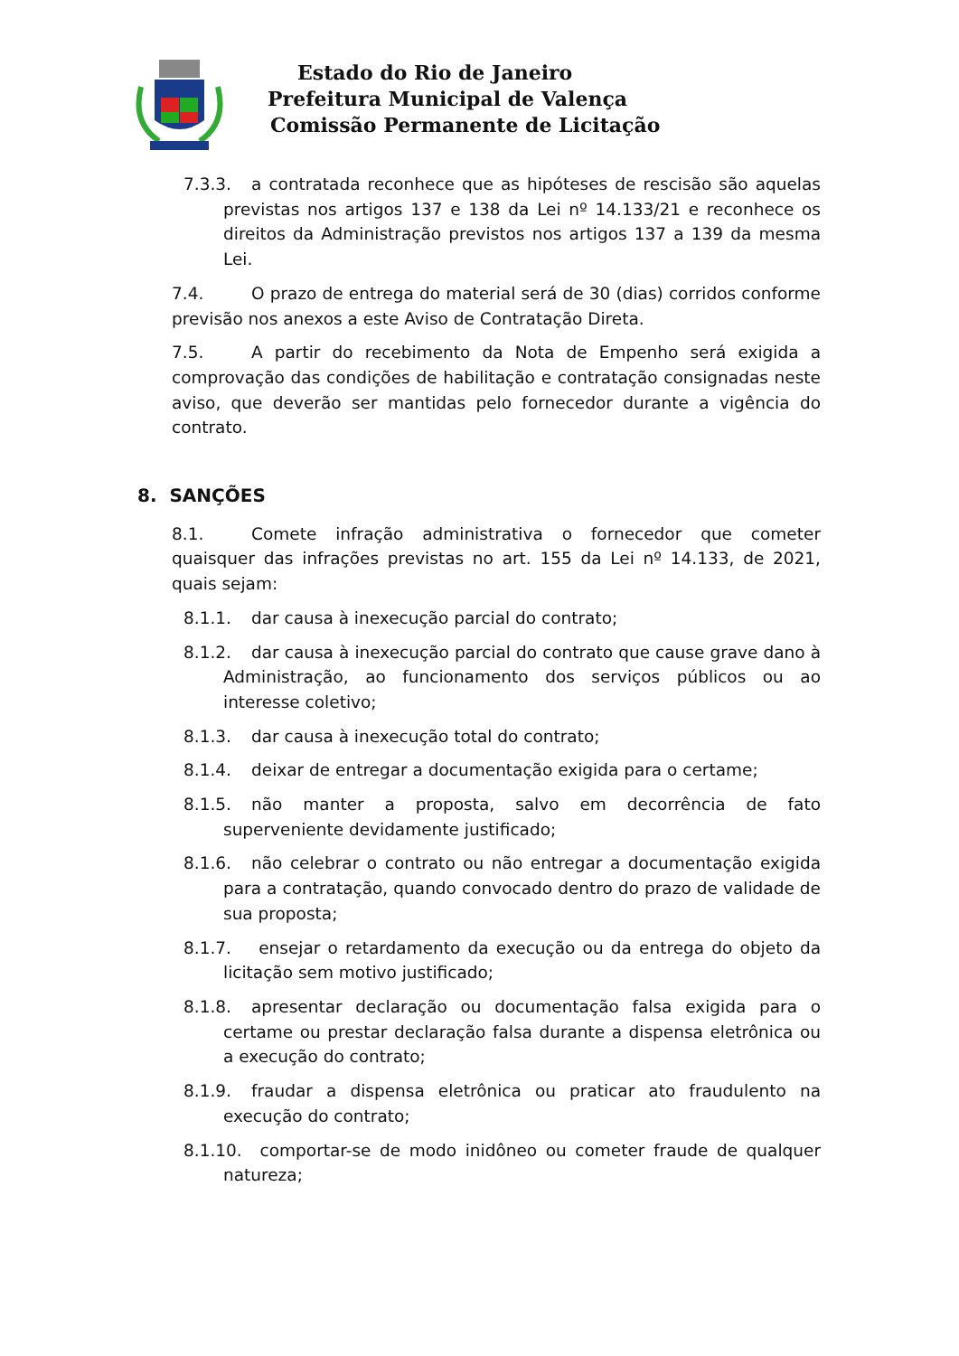Estado do Rio de Janeiro
Prefeitura Municipal de Valença
Comissão Permanente de Licitação
7.3.3. a contratada reconhece que as hipóteses de rescisão são aquelas previstas nos artigos 137 e 138 da Lei nº 14.133/21 e reconhece os direitos da Administração previstos nos artigos 137 a 139 da mesma Lei.
7.4. O prazo de entrega do material será de 30 (dias) corridos conforme previsão nos anexos a este Aviso de Contratação Direta.
7.5. A partir do recebimento da Nota de Empenho será exigida a comprovação das condições de habilitação e contratação consignadas neste aviso, que deverão ser mantidas pelo fornecedor durante a vigência do contrato.
8. SANÇÕES
8.1. Comete infração administrativa o fornecedor que cometer quaisquer das infrações previstas no art. 155 da Lei nº 14.133, de 2021, quais sejam:
8.1.1. dar causa à inexecução parcial do contrato;
8.1.2. dar causa à inexecução parcial do contrato que cause grave dano à Administração, ao funcionamento dos serviços públicos ou ao interesse coletivo;
8.1.3. dar causa à inexecução total do contrato;
8.1.4. deixar de entregar a documentação exigida para o certame;
8.1.5. não manter a proposta, salvo em decorrência de fato superveniente devidamente justificado;
8.1.6. não celebrar o contrato ou não entregar a documentação exigida para a contratação, quando convocado dentro do prazo de validade de sua proposta;
8.1.7. ensejar o retardamento da execução ou da entrega do objeto da licitação sem motivo justificado;
8.1.8. apresentar declaração ou documentação falsa exigida para o certame ou prestar declaração falsa durante a dispensa eletrônica ou a execução do contrato;
8.1.9. fraudar a dispensa eletrônica ou praticar ato fraudulento na execução do contrato;
8.1.10. comportar-se de modo inidôneo ou cometer fraude de qualquer natureza;